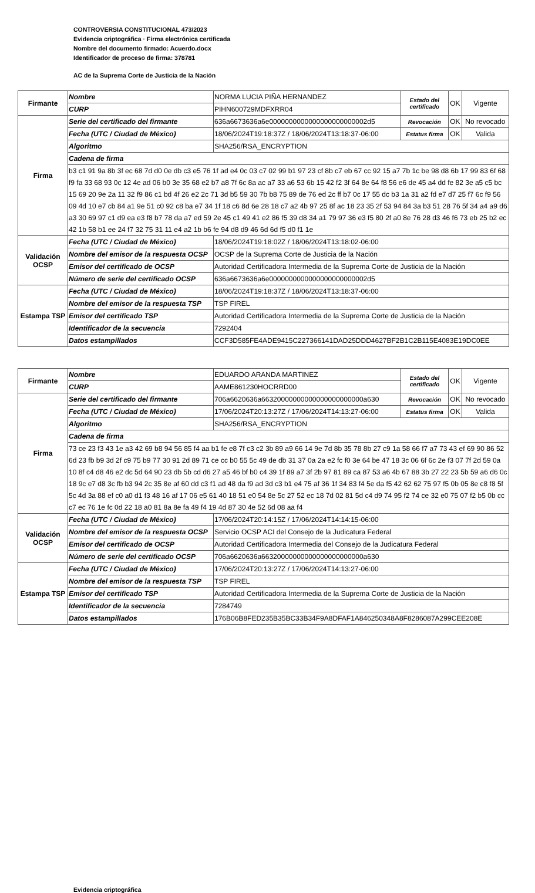CONTROVERSIA CONSTITUCIONAL 473/2023
Evidencia criptográfica · Firma electrónica certificada
Nombre del documento firmado: Acuerdo.docx
Identificador de proceso de firma: 378781
AC de la Suprema Corte de Justicia de la Nación
| Firmante | Nombre | NORMA LUCIA PIÑA HERNANDEZ | Estado del certificado | OK | Vigente |
| | CURP | PIHN600729MDFXRR04 | | | |
| Firma | Serie del certificado del firmante | 636a6673636a6e0000000000000000000000002d5 | Revocación | OK | No revocado |
| | Fecha (UTC / Ciudad de México) | 18/06/2024T19:18:37Z / 18/06/2024T13:18:37-06:00 | Estatus firma | OK | Valida |
| | Algoritmo | SHA256/RSA_ENCRYPTION | | | |
| | Cadena de firma | | | | |
| | b3 c1 91 9a 8b 3f ec 68 7d d0 0e db c3 e5 76 1f ad e4 0c 03 c7 02 99 b1 97 23 cf 8b c7 eb 67 cc 92 15 a7 7b 1c be 98 d8 6b 17 99 83 6f 68 f9 fa 33 68 93 0c 12 4e ad 06 b0 3e 35 68 e2 b7 a8 7f 6c 8a ac a7 33 a6 53 6b 15 42 f2 3f 64 8e 64 f8 56 e6 de 45 a4 dd fe 82 3e a5 c5 bc 15 69 20 9e 2a 11 32 f9 86 c1 bd 4f 26 e2 2c 71 3d b5 59 30 7b b8 75 89 de 76 ed 2c ff b7 0c 17 55 dc b3 1a 31 a2 fd e7 d7 25 f7 6c f9 56 09 4d 10 e7 cb 84 a1 9e 51 c0 92 c8 ba e7 34 1f 18 c6 8d 6e 28 18 c7 a2 4b 97 25 8f ac 18 23 35 2f 53 94 84 3a b3 51 28 76 5f 34 a4 a9 d6 a3 30 69 97 c1 d9 ea e3 f8 b7 78 da a7 ed 59 2e 45 c1 49 41 e2 86 f5 39 d8 34 a1 79 97 36 e3 f5 80 2f a0 8e 76 28 d3 46 f6 73 eb 25 b2 ec 42 1b 58 b1 ee 24 f7 32 75 31 11 e4 a2 1b b6 fe 94 d8 d9 46 6d 6d f5 d0 f1 1e | | | | |
| Validación OCSP | Fecha (UTC / Ciudad de México) | 18/06/2024T19:18:02Z / 18/06/2024T13:18:02-06:00 | | | |
| | Nombre del emisor de la respuesta OCSP | OCSP de la Suprema Corte de Justicia de la Nación | | | |
| | Emisor del certificado de OCSP | Autoridad Certificadora Intermedia de la Suprema Corte de Justicia de la Nación | | | |
| | Número de serie del certificado OCSP | 636a6673636a6e0000000000000000000000002d5 | | | |
| Estampa TSP | Fecha (UTC / Ciudad de México) | 18/06/2024T19:18:37Z / 18/06/2024T13:18:37-06:00 | | | |
| | Nombre del emisor de la respuesta TSP | TSP FIREL | | | |
| | Emisor del certificado TSP | Autoridad Certificadora Intermedia de la Suprema Corte de Justicia de la Nación | | | |
| | Identificador de la secuencia | 7292404 | | | |
| | Datos estampillados | CCF3D585FE4ADE9415C227366141DAD25DDD4627BF2B1C2B115E4083E19DC0EE | | | |
| Firmante | Nombre | EDUARDO ARANDA MARTINEZ | Estado del certificado | OK | Vigente |
| | CURP | AAME861230HOCRRD00 | | | |
| Firma | Serie del certificado del firmante | 706a6620636a66320000000000000000000000a630 | Revocación | OK | No revocado |
| | Fecha (UTC / Ciudad de México) | 17/06/2024T20:13:27Z / 17/06/2024T14:13:27-06:00 | Estatus firma | OK | Valida |
| | Algoritmo | SHA256/RSA_ENCRYPTION | | | |
| | Cadena de firma | | | | |
| | 73 ce 23 f3 43 1e a3 42 69 b8 94 56 85 f4 aa b1 fe e8 7f c3 c2 3b 89 a9 66 14 9e 7d 8b 35 78 8b 27 c9 1a 58 66 f7 a7 73 43 ef 69 90 86 52 6d 23 fb b9 3d 2f c9 75 b9 77 30 91 2d 89 71 ce cc b0 55 5c 49 de db 31 37 0a 2a e2 fc f0 3e 64 be 47 18 3c 06 6f 6c 2e f3 07 7f 2d 59 0a 10 8f c4 d8 46 e2 dc 5d 64 90 23 db 5b cd d6 27 a5 46 bf b0 c4 39 1f 89 a7 3f 2b 97 81 89 ca 87 53 a6 4b 67 88 3b 27 22 23 5b 59 a6 d6 0c 18 9c e7 d8 3c fb b3 94 2c 35 8e af 60 dd c3 f1 ad 48 da f9 ad 3d c3 b1 e4 75 af 36 1f 34 83 f4 5e da f5 42 62 62 75 97 f5 0b 05 8e c8 f8 5f 5c 4d 3a 88 ef c0 a0 d1 f3 48 16 af 17 06 e5 61 40 18 51 e0 54 8e 5c 27 52 ec 18 7d 02 81 5d c4 d9 74 95 f2 74 ce 32 e0 75 07 f2 b5 0b cc c7 ec 76 1e fc 0d 22 18 a0 81 8a 8e fa 49 f4 19 4d 87 30 4e 52 6d 08 aa f4 | | | | |
| Validación OCSP | Fecha (UTC / Ciudad de México) | 17/06/2024T20:14:15Z / 17/06/2024T14:14:15-06:00 | | | |
| | Nombre del emisor de la respuesta OCSP | Servicio OCSP ACI del Consejo de la Judicatura Federal | | | |
| | Emisor del certificado de OCSP | Autoridad Certificadora Intermedia del Consejo de la Judicatura Federal | | | |
| | Número de serie del certificado OCSP | 706a6620636a66320000000000000000000000a630 | | | |
| Estampa TSP | Fecha (UTC / Ciudad de México) | 17/06/2024T20:13:27Z / 17/06/2024T14:13:27-06:00 | | | |
| | Nombre del emisor de la respuesta TSP | TSP FIREL | | | |
| | Emisor del certificado TSP | Autoridad Certificadora Intermedia de la Suprema Corte de Justicia de la Nación | | | |
| | Identificador de la secuencia | 7284749 | | | |
| | Datos estampillados | 176B06B8FED235B35BC33B34F9A8DFAF1A846250348A8F8286087A299CEE208E | | | |
Evidencia criptográfica